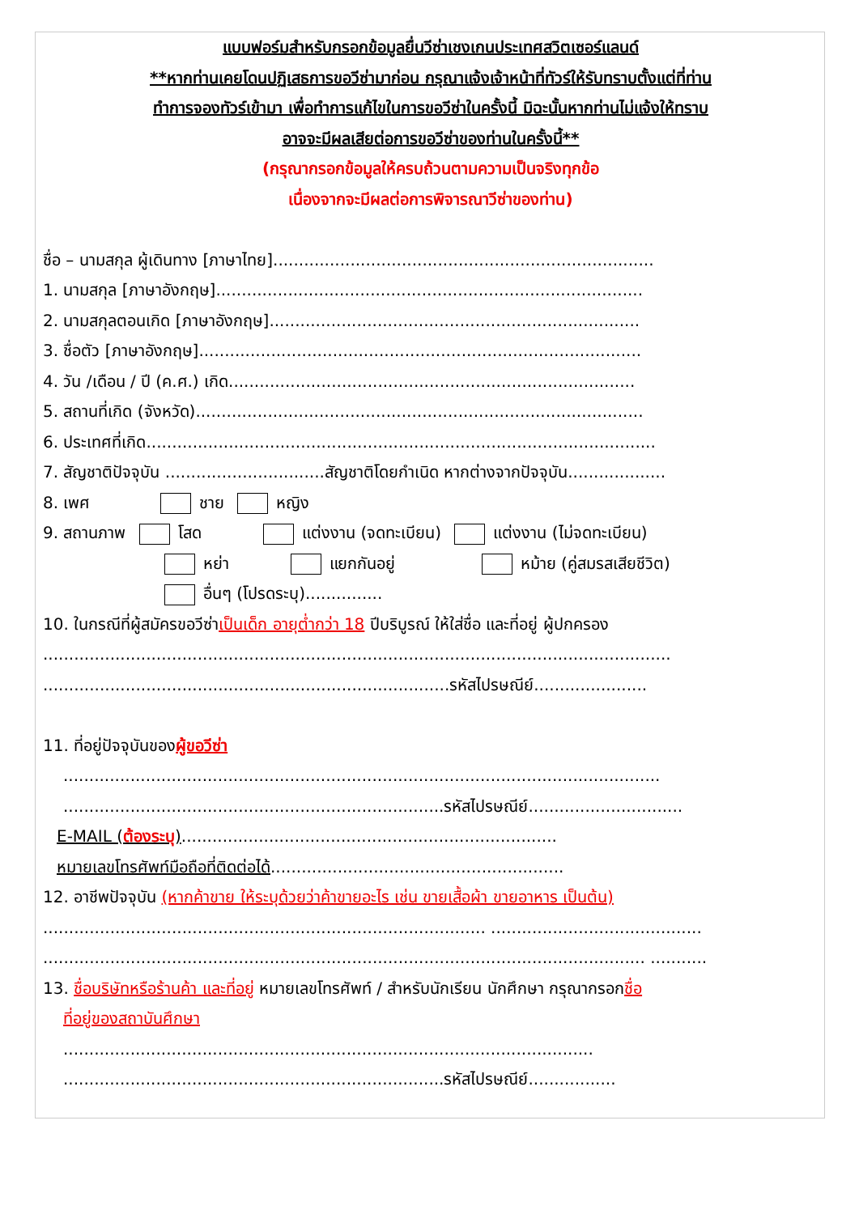แบบฟอร์มสำหรับกรอกข้อมูลยื่นวีซ่าเชงเกนประเทศสวิตเซอร์แลนด์
**หากท่านเคยโดนปฏิเสธการขอวีซ่ามาก่อน กรุณาแจ้งเจ้าหน้าที่ทัวร์ให้รับทราบตั้งแต่ที่ท่าน
ทำการจองทัวร์เข้ามา เพื่อทำการแก้ไขในการขอวีซ่าในครั้งนี้ มิฉะนั้นหากท่านไม่แจ้งให้ทราบ
อาจจะมีผลเสียต่อการขอวีซ่าของท่านในครั้งนี้**
(กรุณากรอกข้อมูลให้ครบถ้วนตามความเป็นจริงทุกข้อ
เนื่องจากจะมีผลต่อการพิจารณาวีซ่าของท่าน)
ชื่อ – นามสกุล ผู้เดินทาง [ภาษาไทย]..........................................................................
1. นามสกุล [ภาษาอังกฤษ]...................................................................................
2. นามสกุลตอนเกิด [ภาษาอังกฤษ]........................................................................
3. ชื่อตัว [ภาษาอังกฤษ]......................................................................................
4. วัน /เดือน / ปี (ค.ศ.) เกิด...............................................................................
5. สถานที่เกิด (จังหวัด).......................................................................................
6. ประเทศที่เกิด...................................................................................................
7. สัญชาติปัจจุบัน ...............................สัญชาติโดยกำเนิด หากต่างจากปัจจุบัน...................
8. เพศ ชาย หญิง
9. สถานภาพ โสด แต่งงาน (จดทะเบียน) แต่งงาน (ไม่จดทะเบียน)
หย่า แยกกันอยู่ หม้าย (คู่สมรสเสียชีวิต)
อื่นๆ (โปรดระบุ)...............
10. ในกรณีที่ผู้สมัครขอวีซ่าเป็นเด็ก อายุต่ำกว่า 18 ปีบริบูรณ์ ให้ใส่ชื่อ และที่อยู่ ผู้ปกครอง
..........................................................................................................................
...............................................................................รหัสไปรษณีย์......................
11. ที่อยู่ปัจจุบันของผู้ขอวีซ่า
....................................................................................................................
..........................................................................รหัสไปรษณีย์..............................
E-MAIL (ต้องระบุ).........................................................................
หมายเลขโทรศัพท์มือถือที่ติดต่อได้.........................................................
12. อาชีพปัจจุบัน (หากค้าขาย ให้ระบุด้วยว่าค้าขายอะไร เช่น ขายเสื้อผ้า ขายอาหาร เป็นต้น)
...................................................................................... .........................................
..................................................................................................................... ...........
13. ชื่อบริษัทหรือร้านค้า และที่อยู่ หมายเลขโทรศัพท์ / สำหรับนักเรียน นักศึกษา กรุณากรอกชื่อ
ที่อยู่ของสถาบันศึกษา
.......................................................................................................
..........................................................................รหัสไปรษณีย์.................